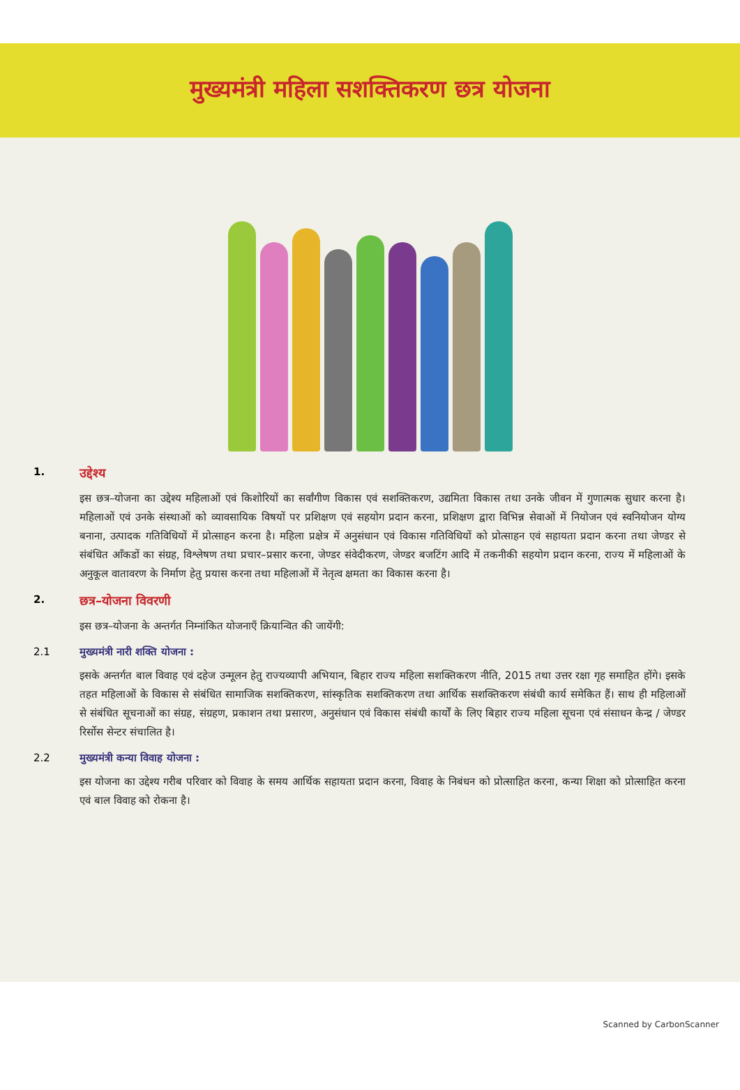मुख्यमंत्री महिला सशक्तिकरण छत्र योजना
1.
उद्देश्य
इस छत्र–योजना का उद्देश्य महिलाओं एवं किशोरियों का सर्वांगीण विकास एवं सशक्तिकरण, उद्यमिता विकास तथा उनके जीवन में गुणात्मक सुधार करना है। महिलाओं एवं उनके संस्थाओं को व्यावसायिक विषयों पर प्रशिक्षण एवं सहयोग प्रदान करना, प्रशिक्षण द्वारा विभिन्न सेवाओं में नियोजन एवं स्वनियोजन योग्य बनाना, उत्पादक गतिविधियों में प्रोत्साहन करना है। महिला प्रक्षेत्र में अनुसंधान एवं विकास गतिविधियों को प्रोत्साहन एवं सहायता प्रदान करना तथा जेण्डर से संबंधित आँकडों का संग्रह, विश्लेषण तथा प्रचार–प्रसार करना, जेण्डर संवेदीकरण, जेण्डर बजटिंग आदि में तकनीकी सहयोग प्रदान करना, राज्य में महिलाओं के अनुकूल वातावरण के निर्माण हेतु प्रयास करना तथा महिलाओं में नेतृत्व क्षमता का विकास करना है।
2.
छत्र–योजना विवरणी
इस छत्र–योजना के अन्तर्गत निम्नांकित योजनाएँ क्रियान्वित की जायेंगी:
2.1 मुख्यमंत्री नारी शक्ति योजना :
इसके अन्तर्गत बाल विवाह एवं दहेज उन्मूलन हेतु राज्यव्यापी अभियान, बिहार राज्य महिला सशक्तिकरण नीति, 2015 तथा उत्तर रक्षा गृह समाहित होंगे। इसके तहत महिलाओं के विकास से संबंधित सामाजिक सशक्तिकरण, सांस्कृतिक सशक्तिकरण तथा आर्थिक सशक्तिकरण संबंधी कार्य समेकित हैं। साथ ही महिलाओं से संबंधित सूचनाओं का संग्रह, संग्रहण, प्रकाशन तथा प्रसारण, अनुसंधान एवं विकास संबंधी कार्यों के लिए बिहार राज्य महिला सूचना एवं संसाधन केन्द्र / जेण्डर रिर्सोस सेन्टर संचालित है।
2.2 मुख्यमंत्री कन्या विवाह योजना :
इस योजना का उद्देश्य गरीब परिवार को विवाह के समय आर्थिक सहायता प्रदान करना, विवाह के निबंधन को प्रोत्साहित करना, कन्या शिक्षा को प्रोत्साहित करना एवं बाल विवाह को रोकना है।
Scanned by CarbonScanner